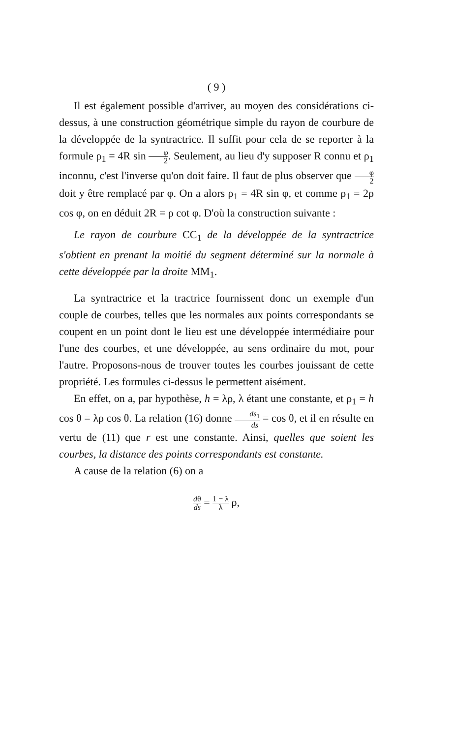( 9 )
Il est également possible d'arriver, au moyen des considérations ci-dessus, à une construction géométrique simple du rayon de courbure de la développée de la syntractrice. Il suffit pour cela de se reporter à la formule ρ<sub>1</sub> = 4R sin φ 2. Seulement, au lieu d'y supposer R connu et ρ<sub>1</sub> inconnu, c'est l'inverse qu'on doit faire. Il faut de plus observer que φ 2 doit y être remplacé par φ. On a alors ρ<sub>1</sub> = 4R sin φ, et comme ρ<sub>1</sub> = 2ρ cos φ, on en déduit 2R = ρ cot φ. D'où la construction suivante :
Le rayon de courbure CC<sub>1</sub> de la développée de la syntractrice s'obtient en prenant la moitié du segment déterminé sur la normale à cette développée par la droite MM<sub>1</sub>.
La syntractrice et la tractrice fournissent donc un exemple d'un couple de courbes, telles que les normales aux points correspondants se coupent en un point dont le lieu est une développée intermédiaire pour l'une des courbes, et une développée, au sens ordinaire du mot, pour l'autre. Proposons-nous de trouver toutes les courbes jouissant de cette propriété. Les formules ci-dessus le permettent aisément.
En effet, on a, par hypothèse, h = λρ, λ étant une constante, et ρ<sub>1</sub> = h cos θ = λρ cos θ. La relation (16) donne ds<sub>1</sub> ds = cos θ, et il en résulte en vertu de (11) que r est une constante. Ainsi, quelles que soient les courbes, la distance des points correspondants est constante.
A cause de la relation (6) on a
dθ ds = 1 − λ λ ρ,